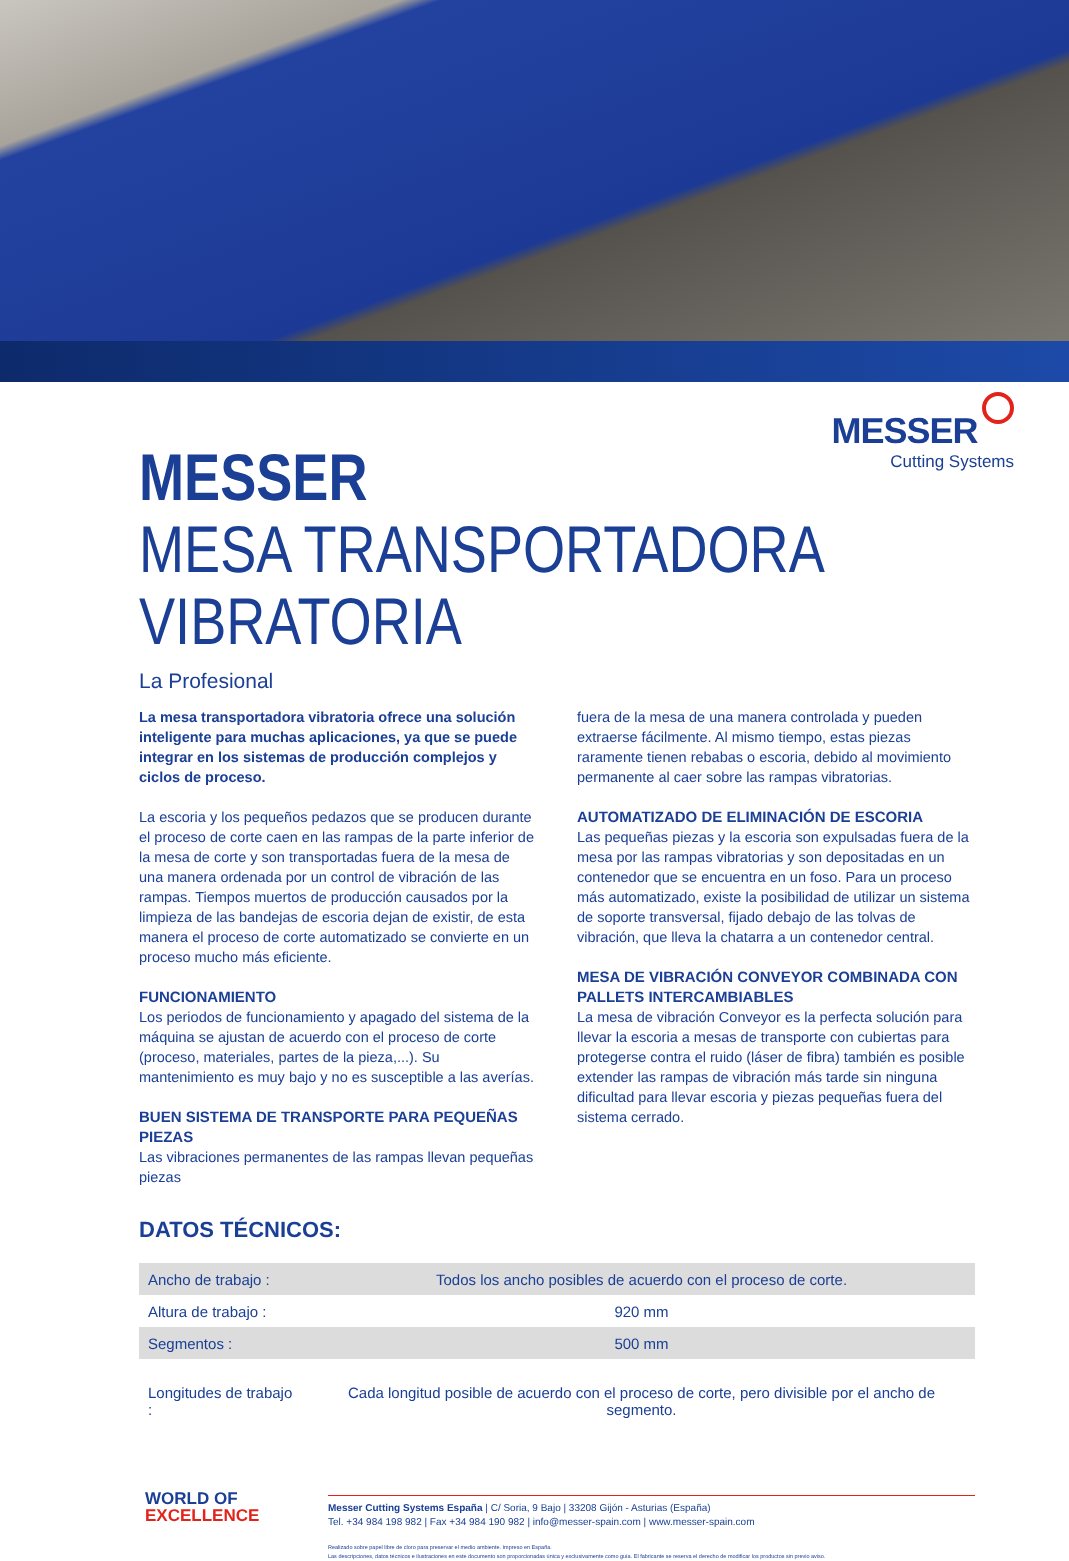MESSER
Cutting Systems
MESSER
MESA TRANSPORTADORA
VIBRATORIA
La Profesional
La mesa transportadora vibratoria ofrece una solución inteligente para muchas aplicaciones, ya que se puede integrar en los sistemas de producción complejos y ciclos de proceso.
La escoria y los pequeños pedazos que se producen durante el proceso de corte caen en las rampas de la parte inferior de la mesa de corte y son transportadas fuera de la mesa de una manera ordenada por un control de vibración de las rampas. Tiempos muertos de producción causados por la limpieza de las bandejas de escoria dejan de existir, de esta manera el proceso de corte automatizado se convierte en un proceso mucho más eficiente.
FUNCIONAMIENTO
Los periodos de funcionamiento y apagado del sistema de la máquina se ajustan de acuerdo con el proceso de corte (proceso, materiales, partes de la pieza,...). Su mantenimiento es muy bajo y no es susceptible a las averías.
BUEN SISTEMA DE TRANSPORTE PARA PEQUEÑAS PIEZAS
Las vibraciones permanentes de las rampas llevan pequeñas piezas
fuera de la mesa de una manera controlada y pueden extraerse fácilmente. Al mismo tiempo, estas piezas raramente tienen rebabas o escoria, debido al movimiento permanente al caer sobre las rampas vibratorias.
AUTOMATIZADO DE ELIMINACIÓN DE ESCORIA
Las pequeñas piezas y la escoria son expulsadas fuera de la mesa por las rampas vibratorias y son depositadas en un contenedor que se encuentra en un foso. Para un proceso más automatizado, existe la posibilidad de utilizar un sistema de soporte transversal, fijado debajo de las tolvas de vibración, que lleva la chatarra a un contenedor central.
MESA DE VIBRACIÓN CONVEYOR COMBINADA CON PALLETS INTERCAMBIABLES
La mesa de vibración Conveyor es la perfecta solución para llevar la escoria a mesas de transporte con cubiertas para protegerse contra el ruido (láser de fibra) también es posible extender las rampas de vibración más tarde sin ninguna dificultad para llevar escoria y piezas pequeñas fuera del sistema cerrado.
DATOS TÉCNICOS:
| Ancho de trabajo : | Todos los ancho posibles de acuerdo con el proceso de corte. |
| Altura de trabajo : | 920 mm |
| Segmentos : | 500 mm |
| Longitudes de trabajo : | Cada longitud posible de acuerdo con el proceso de corte, pero divisible por el ancho de segmento. |
WORLD OF
EXCELLENCE
Messer Cutting Systems España | C/ Soria, 9 Bajo | 33208 Gijón - Asturias (España)
Tel. +34 984 198 982 | Fax +34 984 190 982 | info@messer-spain.com | www.messer-spain.com
Realizado sobre papel libre de cloro para preservar el medio ambiente. Impreso en España.
Las descripciones, datos técnicos e ilustraciones en este documento son proporcionadas única y exclusivamente como guía. El fabricante se reserva el derecho de modificar los productos sin previo aviso.